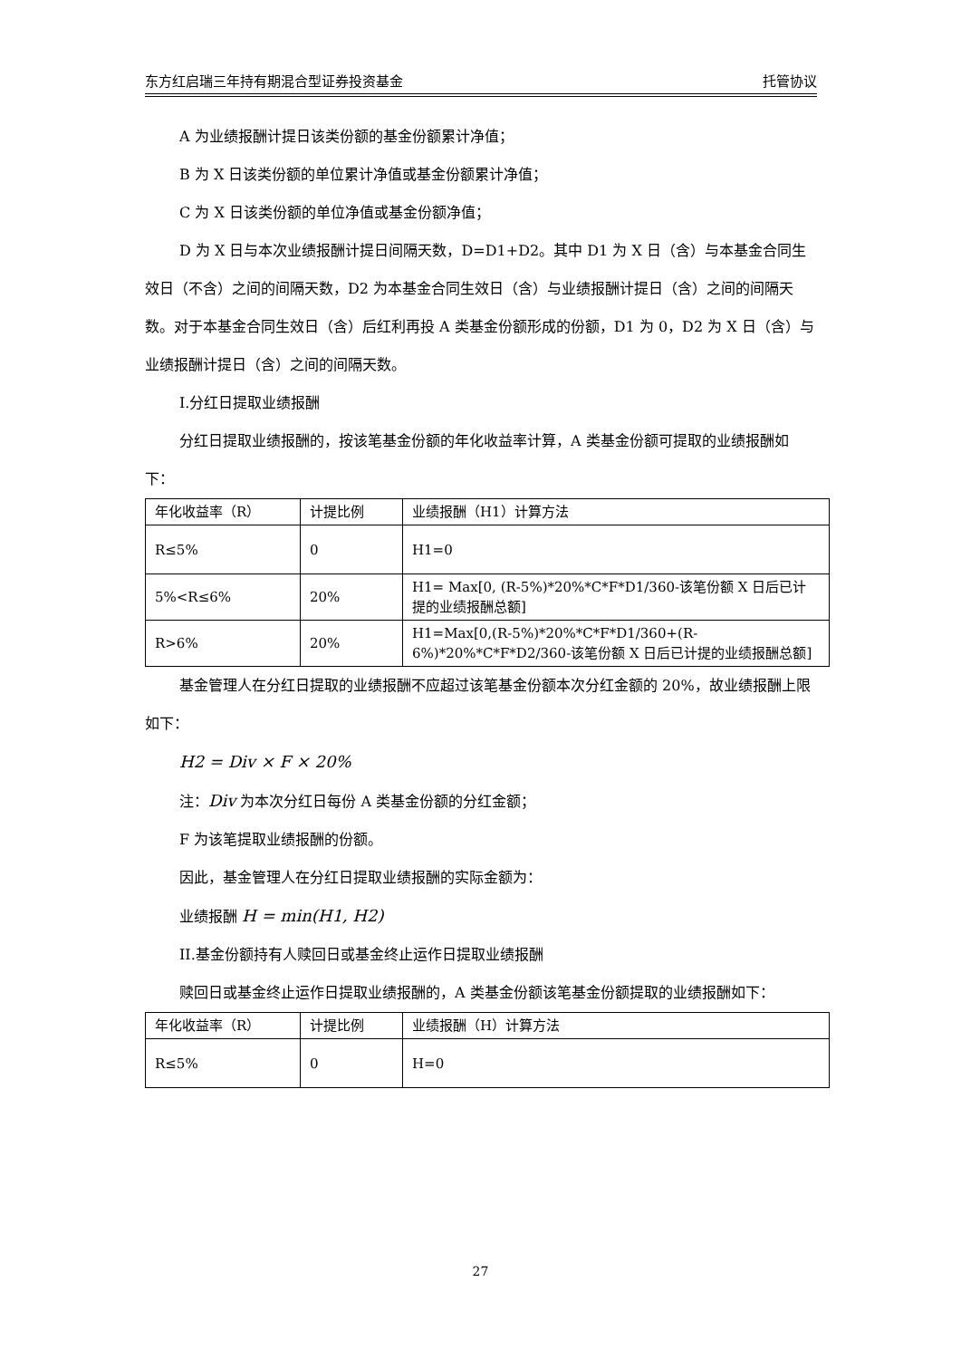东方红启瑞三年持有期混合型证券投资基金 托管协议
A 为业绩报酬计提日该类份额的基金份额累计净值；
B 为 X 日该类份额的单位累计净值或基金份额累计净值；
C 为 X 日该类份额的单位净值或基金份额净值；
D 为 X 日与本次业绩报酬计提日间隔天数，D=D1+D2。其中 D1 为 X 日（含）与本基金合同生效日（不含）之间的间隔天数，D2 为本基金合同生效日（含）与业绩报酬计提日（含）之间的间隔天数。对于本基金合同生效日（含）后红利再投 A 类基金份额形成的份额，D1 为 0，D2 为 X 日（含）与业绩报酬计提日（含）之间的间隔天数。
I.分红日提取业绩报酬
分红日提取业绩报酬的，按该笔基金份额的年化收益率计算，A 类基金份额可提取的业绩报酬如下：
| 年化收益率（R） | 计提比例 | 业绩报酬（H1）计算方法 |
| R≤5% | 0 | H1=0 |
| 5%<R≤6% | 20% | H1= Max[0, (R-5%)*20%*C*F*D1/360-该笔份额 X 日后已计提的业绩报酬总额] |
| R>6% | 20% | H1=Max[0,(R-5%)*20%*C*F*D1/360+(R-6%)*20%*C*F*D2/360-该笔份额 X 日后已计提的业绩报酬总额] |
基金管理人在分红日提取的业绩报酬不应超过该笔基金份额本次分红金额的 20%，故业绩报酬上限如下：
H2 = Div × F × 20%
注：Div 为本次分红日每份 A 类基金份额的分红金额；
F 为该笔提取业绩报酬的份额。
因此，基金管理人在分红日提取业绩报酬的实际金额为：
业绩报酬 H = min(H1, H2)
II.基金份额持有人赎回日或基金终止运作日提取业绩报酬
赎回日或基金终止运作日提取业绩报酬的，A 类基金份额该笔基金份额提取的业绩报酬如下：
| 年化收益率（R） | 计提比例 | 业绩报酬（H）计算方法 |
| R≤5% | 0 | H=0 |
27